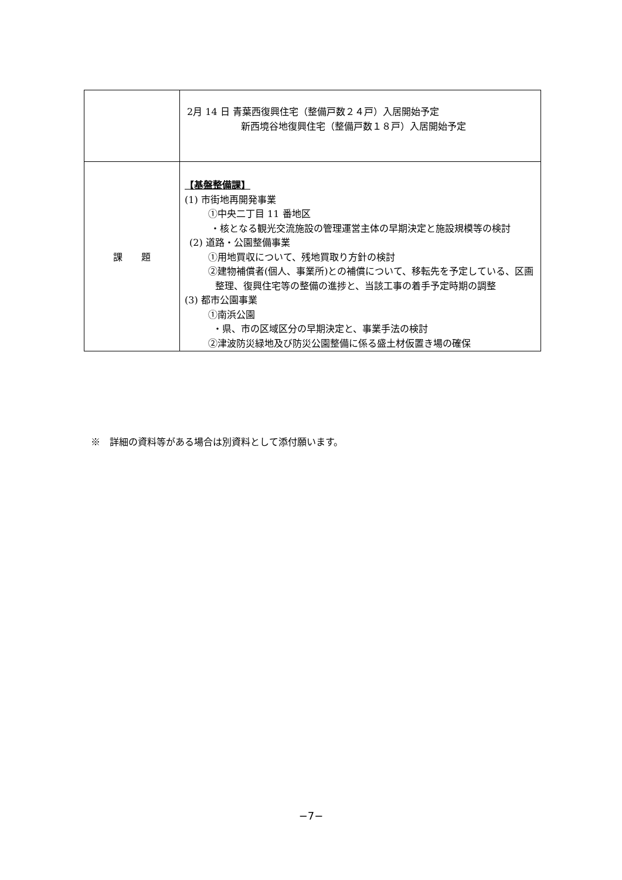| | 2月 14 日 青葉西復興住宅（整備戸数２４戸）入居開始予定 新西境谷地復興住宅（整備戸数１８戸）入居開始予定 |
| 課 題 | 【基盤整備課】 (1) 市街地再開発事業 ①中央二丁目 11 番地区 ・核となる観光交流施設の管理運営主体の早期決定と施設規模等の検討 (2) 道路・公園整備事業 ①用地買収について、残地買取り方針の検討 ②建物補償者(個人、事業所)との補償について、移転先を予定している、区画整理、復興住宅等の整備の進捗と、当該工事の着手予定時期の調整 (3) 都市公園事業 ①南浜公園 ・県、市の区域区分の早期決定と、事業手法の検討 ②津波防災緑地及び防災公園整備に係る盛土材仮置き場の確保 |
※　詳細の資料等がある場合は別資料として添付願います。
−7−